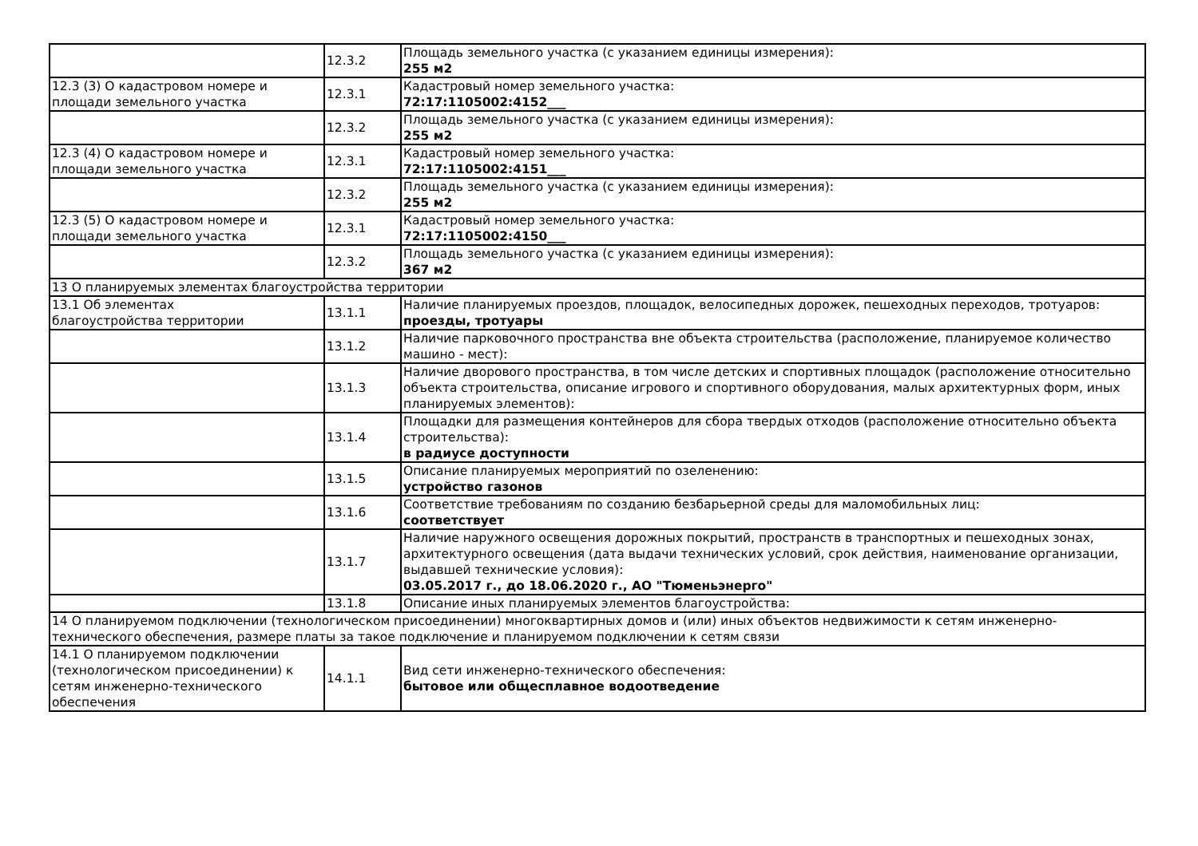| | 12.3.2 | Площадь земельного участка (с указанием единицы измерения): 255 м2 |
| 12.3 (3) О кадастровом номере и площади земельного участка | 12.3.1 | Кадастровый номер земельного участка: 72:17:1105002:4152___ |
| | 12.3.2 | Площадь земельного участка (с указанием единицы измерения): 255 м2 |
| 12.3 (4) О кадастровом номере и площади земельного участка | 12.3.1 | Кадастровый номер земельного участка: 72:17:1105002:4151___ |
| | 12.3.2 | Площадь земельного участка (с указанием единицы измерения): 255 м2 |
| 12.3 (5) О кадастровом номере и площади земельного участка | 12.3.1 | Кадастровый номер земельного участка: 72:17:1105002:4150___ |
| | 12.3.2 | Площадь земельного участка (с указанием единицы измерения): 367 м2 |
| 13 О планируемых элементах благоустройства территории | | |
| 13.1 Об элементах благоустройства территории | 13.1.1 | Наличие планируемых проездов, площадок, велосипедных дорожек, пешеходных переходов, тротуаров: проезды, тротуары |
| | 13.1.2 | Наличие парковочного пространства вне объекта строительства (расположение, планируемое количество машино - мест): |
| | 13.1.3 | Наличие дворового пространства, в том числе детских и спортивных площадок (расположение относительно объекта строительства, описание игрового и спортивного оборудования, малых архитектурных форм, иных планируемых элементов): |
| | 13.1.4 | Площадки для размещения контейнеров для сбора твердых отходов (расположение относительно объекта строительства): в радиусе доступности |
| | 13.1.5 | Описание планируемых мероприятий по озеленению: устройство газонов |
| | 13.1.6 | Соответствие требованиям по созданию безбарьерной среды для маломобильных лиц: соответствует |
| | 13.1.7 | Наличие наружного освещения дорожных покрытий, пространств в транспортных и пешеходных зонах, архитектурного освещения (дата выдачи технических условий, срок действия, наименование организации, выдавшей технические условия): 03.05.2017 г., до 18.06.2020 г., АО "Тюменьэнерго" |
| | 13.1.8 | Описание иных планируемых элементов благоустройства: |
| 14 О планируемом подключении (технологическом присоединении) многоквартирных домов и (или) иных объектов недвижимости к сетям инженерно-технического обеспечения, размере платы за такое подключение и планируемом подключении к сетям связи | | |
| 14.1 О планируемом подключении (технологическом присоединении) к сетям инженерно-технического обеспечения | 14.1.1 | Вид сети инженерно-технического обеспечения: бытовое или общесплавное водоотведение |